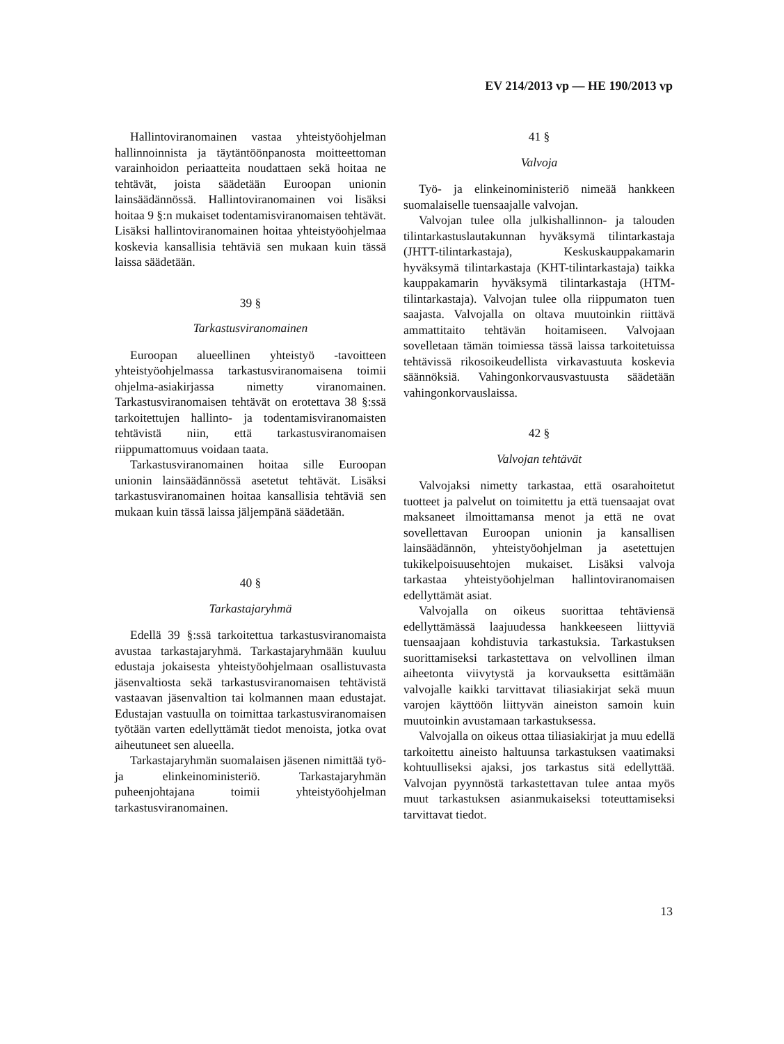EV 214/2013 vp — HE 190/2013 vp
Hallintoviranomainen vastaa yhteistyöohjelman hallinnoinnista ja täytäntöönpanosta moitteettoman varainhoidon periaatteita noudattaen sekä hoitaa ne tehtävät, joista säädetään Euroopan unionin lainsäädännössä. Hallintoviranomainen voi lisäksi hoitaa 9 §:n mukaiset todentamisviranomaisen tehtävät. Lisäksi hallintoviranomainen hoitaa yhteistyöohjelmaa koskevia kansallisia tehtäviä sen mukaan kuin tässä laissa säädetään.
39 §
Tarkastusviranomainen
Euroopan alueellinen yhteistyö -tavoitteen yhteistyöohjelmassa tarkastusviranomaisena toimii ohjelma-asiakirjassa nimetty viranomainen. Tarkastusviranomaisen tehtävät on erotettava 38 §:ssä tarkoitettujen hallinto- ja todentamisviranomaisten tehtävistä niin, että tarkastusviranomaisen riippumattomuus voidaan taata.
Tarkastusviranomainen hoitaa sille Euroopan unionin lainsäädännössä asetetut tehtävät. Lisäksi tarkastusviranomainen hoitaa kansallisia tehtäviä sen mukaan kuin tässä laissa jäljempänä säädetään.
40 §
Tarkastajaryhmä
Edellä 39 §:ssä tarkoitettua tarkastusviranomaista avustaa tarkastajaryhmä. Tarkastajaryhmään kuuluu edustaja jokaisesta yhteistyöohjelmaan osallistuvasta jäsenvaltiosta sekä tarkastusviranomaisen tehtävistä vastaavan jäsenvaltion tai kolmannen maan edustajat. Edustajan vastuulla on toimittaa tarkastusviranomaisen työtään varten edellyttämät tiedot menoista, jotka ovat aiheutuneet sen alueella.
Tarkastajaryhmän suomalaisen jäsenen nimittää työ- ja elinkeinoministeriö. Tarkastajaryhmän puheenjohtajana toimii yhteistyöohjelman tarkastusviranomainen.
41 §
Valvoja
Työ- ja elinkeinoministeriö nimeää hankkeen suomalaiselle tuensaajalle valvojan.
Valvojan tulee olla julkishallinnon- ja talouden tilintarkastuslautakunnan hyväksymä tilintarkastaja (JHTT-tilintarkastaja), Keskuskauppakamarin hyväksymä tilintarkastaja (KHT-tilintarkastaja) taikka kauppakamarin hyväksymä tilintarkastaja (HTM-tilintarkastaja). Valvojan tulee olla riippumaton tuen saajasta. Valvojalla on oltava muutoinkin riittävä ammattitaito tehtävän hoitamiseen. Valvojaan sovelletaan tämän toimiessa tässä laissa tarkoitetuissa tehtävissä rikosoikeudellista virkavastuuta koskevia säännöksiä. Vahingonkorvausvastuusta säädetään vahingonkorvauslaissa.
42 §
Valvojan tehtävät
Valvojaksi nimetty tarkastaa, että osarahoitetut tuotteet ja palvelut on toimitettu ja että tuensaajat ovat maksaneet ilmoittamansa menot ja että ne ovat sovellettavan Euroopan unionin ja kansallisen lainsäädännön, yhteistyöohjelman ja asetettujen tukikelpoisuusehtojen mukaiset. Lisäksi valvoja tarkastaa yhteistyöohjelman hallintoviranomaisen edellyttämät asiat.
Valvojalla on oikeus suorittaa tehtäviensä edellyttämässä laajuudessa hankkeeseen liittyviä tuensaajaan kohdistuvia tarkastuksia. Tarkastuksen suorittamiseksi tarkastettava on velvollinen ilman aiheetonta viivytystä ja korvauksetta esittämään valvojalle kaikki tarvittavat tiliasiakirjat sekä muun varojen käyttöön liittyvän aineiston samoin kuin muutoinkin avustamaan tarkastuksessa.
Valvojalla on oikeus ottaa tiliasiakirjat ja muu edellä tarkoitettu aineisto haltuunsa tarkastuksen vaatimaksi kohtuulliseksi ajaksi, jos tarkastus sitä edellyttää. Valvojan pyynnöstä tarkastettavan tulee antaa myös muut tarkastuksen asianmukaiseksi toteuttamiseksi tarvittavat tiedot.
13